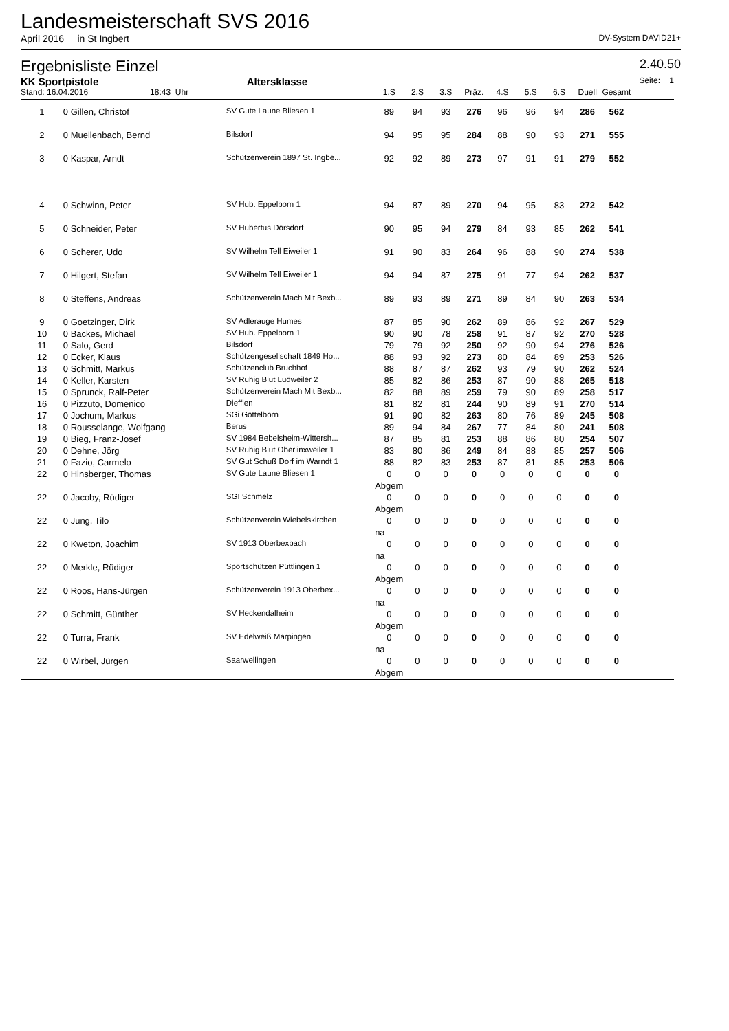Landesmeisterschaft SVS 2016
April 2016 in St Ingbert DV-System DAVID21+
Ergebnisliste Einzel 2.40.50
| KK Sportpistole | | Altersklasse | | | | | | | | | | Seite: 1 |
| Stand: 16.04.2016 18:43 Uhr | | | 1.S | 2.S | 3.S | Präz. | 4.S | 5.S | 6.S | Duell | Gesamt | |
| 1 | 0 Gillen, Christof | SV Gute Laune Bliesen 1 | 89 | 94 | 93 | 276 | 96 | 96 | 94 | 286 | 562 | |
| 2 | 0 Muellenbach, Bernd | Bilsdorf | 94 | 95 | 95 | 284 | 88 | 90 | 93 | 271 | 555 | |
| 3 | 0 Kaspar, Arndt | Schützenverein 1897 St. Ingbe... | 92 | 92 | 89 | 273 | 97 | 91 | 91 | 279 | 552 | |
| 4 | 0 Schwinn, Peter | SV Hub. Eppelborn 1 | 94 | 87 | 89 | 270 | 94 | 95 | 83 | 272 | 542 | |
| 5 | 0 Schneider, Peter | SV Hubertus Dörsdorf | 90 | 95 | 94 | 279 | 84 | 93 | 85 | 262 | 541 | |
| 6 | 0 Scherer, Udo | SV Wilhelm Tell Eiweiler 1 | 91 | 90 | 83 | 264 | 96 | 88 | 90 | 274 | 538 | |
| 7 | 0 Hilgert, Stefan | SV Wilhelm Tell Eiweiler 1 | 94 | 94 | 87 | 275 | 91 | 77 | 94 | 262 | 537 | |
| 8 | 0 Steffens, Andreas | Schützenverein Mach Mit Bexb... | 89 | 93 | 89 | 271 | 89 | 84 | 90 | 263 | 534 | |
| 9 | 0 Goetzinger, Dirk | SV Adlerauge Humes | 87 | 85 | 90 | 262 | 89 | 86 | 92 | 267 | 529 | |
| 10 | 0 Backes, Michael | SV Hub. Eppelborn 1 | 90 | 90 | 78 | 258 | 91 | 87 | 92 | 270 | 528 | |
| 11 | 0 Salo, Gerd | Bilsdorf | 79 | 79 | 92 | 250 | 92 | 90 | 94 | 276 | 526 | |
| 12 | 0 Ecker, Klaus | Schützengesellschaft 1849 Ho... | 88 | 93 | 92 | 273 | 80 | 84 | 89 | 253 | 526 | |
| 13 | 0 Schmitt, Markus | Schützenclub Bruchhof | 88 | 87 | 87 | 262 | 93 | 79 | 90 | 262 | 524 | |
| 14 | 0 Keller, Karsten | SV Ruhig Blut Ludweiler 2 | 85 | 82 | 86 | 253 | 87 | 90 | 88 | 265 | 518 | |
| 15 | 0 Sprunck, Ralf-Peter | Schützenverein Mach Mit Bexb... | 82 | 88 | 89 | 259 | 79 | 90 | 89 | 258 | 517 | |
| 16 | 0 Pizzuto, Domenico | Diefflen | 81 | 82 | 81 | 244 | 90 | 89 | 91 | 270 | 514 | |
| 17 | 0 Jochum, Markus | SGi Göttelborn | 91 | 90 | 82 | 263 | 80 | 76 | 89 | 245 | 508 | |
| 18 | 0 Rousselange, Wolfgang | Berus | 89 | 94 | 84 | 267 | 77 | 84 | 80 | 241 | 508 | |
| 19 | 0 Bieg, Franz-Josef | SV 1984 Bebelsheim-Wittersh... | 87 | 85 | 81 | 253 | 88 | 86 | 80 | 254 | 507 | |
| 20 | 0 Dehne, Jörg | SV Ruhig Blut Oberlinxweiler 1 | 83 | 80 | 86 | 249 | 84 | 88 | 85 | 257 | 506 | |
| 21 | 0 Fazio, Carmelo | SV Gut Schuß Dorf im Warndt 1 | 88 | 82 | 83 | 253 | 87 | 81 | 85 | 253 | 506 | |
| 22 | 0 Hinsberger, Thomas | SV Gute Laune Bliesen 1 | 0 | 0 | 0 | 0 | 0 | 0 | 0 | 0 | 0 | |
| | | | Abgem | | | | | | | | | |
| 22 | 0 Jacoby, Rüdiger | SGI Schmelz | 0 | 0 | 0 | 0 | 0 | 0 | 0 | 0 | 0 | |
| | | | Abgem | | | | | | | | | |
| 22 | 0 Jung, Tilo | Schützenverein Wiebelskirchen | 0 | 0 | 0 | 0 | 0 | 0 | 0 | 0 | 0 | |
| | | | na | | | | | | | | | |
| 22 | 0 Kweton, Joachim | SV 1913 Oberbexbach | 0 | 0 | 0 | 0 | 0 | 0 | 0 | 0 | 0 | |
| | | | na | | | | | | | | | |
| 22 | 0 Merkle, Rüdiger | Sportschützen Püttlingen 1 | 0 | 0 | 0 | 0 | 0 | 0 | 0 | 0 | 0 | |
| | | | Abgem | | | | | | | | | |
| 22 | 0 Roos, Hans-Jürgen | Schützenverein 1913 Oberbex... | 0 | 0 | 0 | 0 | 0 | 0 | 0 | 0 | 0 | |
| | | | na | | | | | | | | | |
| 22 | 0 Schmitt, Günther | SV Heckendalheim | 0 | 0 | 0 | 0 | 0 | 0 | 0 | 0 | 0 | |
| | | | Abgem | | | | | | | | | |
| 22 | 0 Turra, Frank | SV Edelweiß Marpingen | 0 | 0 | 0 | 0 | 0 | 0 | 0 | 0 | 0 | |
| | | | na | | | | | | | | | |
| 22 | 0 Wirbel, Jürgen | Saarwellingen | 0 | 0 | 0 | 0 | 0 | 0 | 0 | 0 | 0 | |
| | | | Abgem | | | | | | | | | |